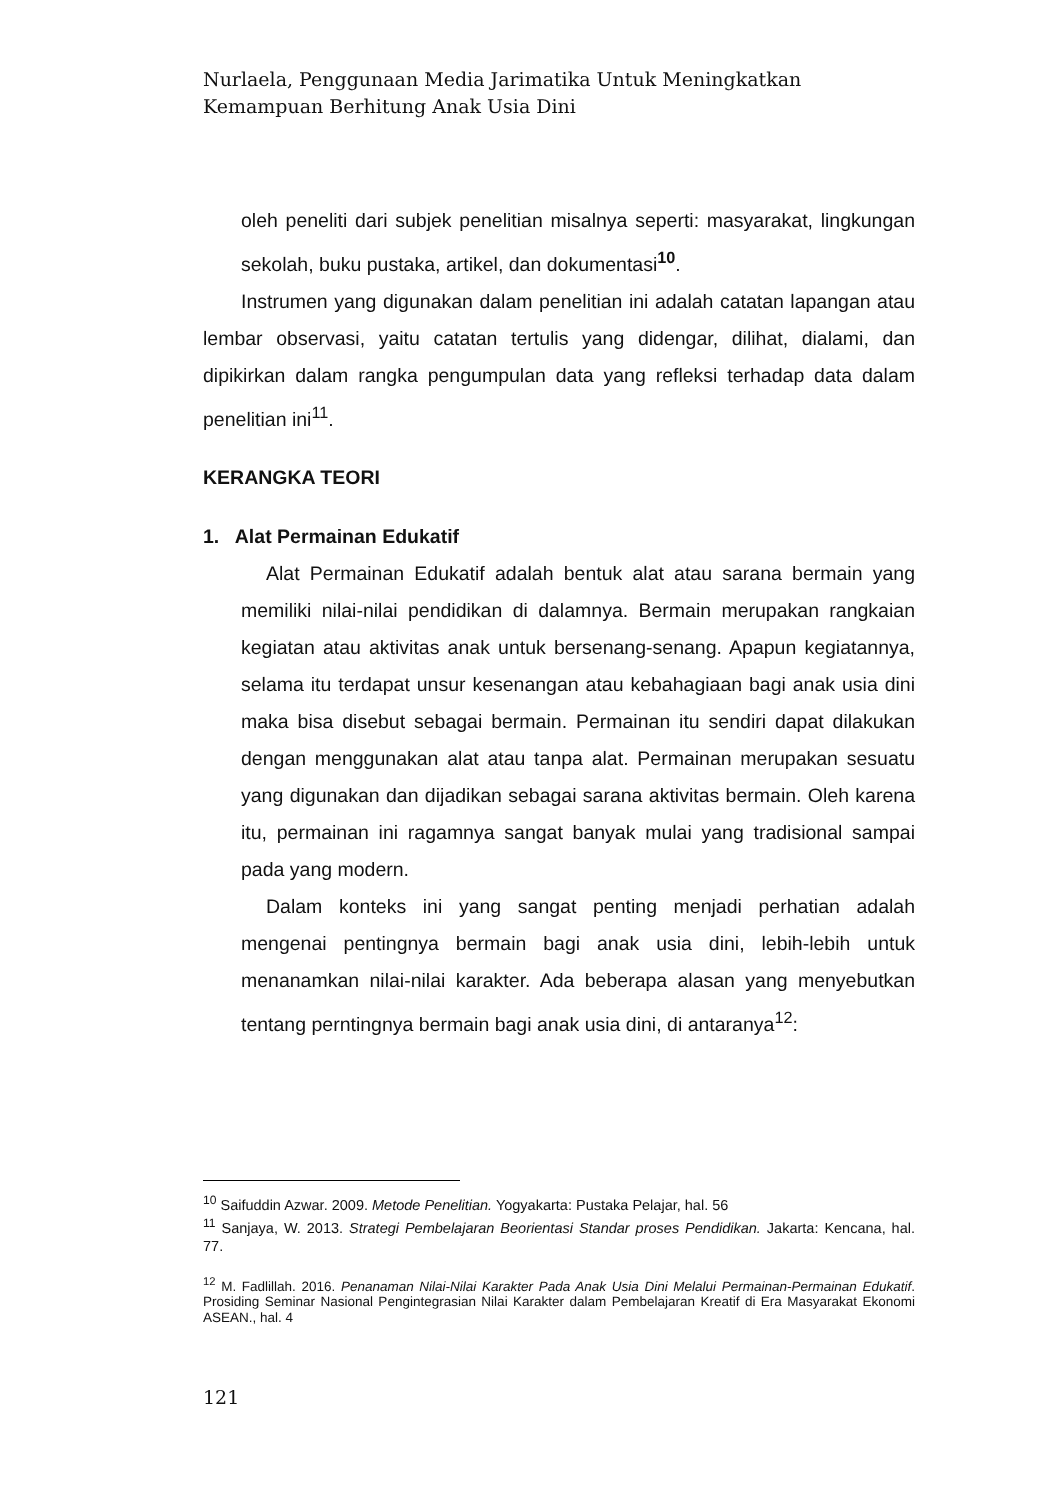Nurlaela, Penggunaan Media Jarimatika Untuk Meningkatkan Kemampuan Berhitung Anak Usia Dini
oleh peneliti dari subjek penelitian misalnya seperti: masyarakat, lingkungan sekolah, buku pustaka, artikel, dan dokumentasi<sup>10</sup>.
Instrumen yang digunakan dalam penelitian ini adalah catatan lapangan atau lembar observasi, yaitu catatan tertulis yang didengar, dilihat, dialami, dan dipikirkan dalam rangka pengumpulan data yang refleksi terhadap data dalam penelitian ini<sup>11</sup>.
KERANGKA TEORI
1. Alat Permainan Edukatif
Alat Permainan Edukatif adalah bentuk alat atau sarana bermain yang memiliki nilai-nilai pendidikan di dalamnya. Bermain merupakan rangkaian kegiatan atau aktivitas anak untuk bersenang-senang. Apapun kegiatannya, selama itu terdapat unsur kesenangan atau kebahagiaan bagi anak usia dini maka bisa disebut sebagai bermain. Permainan itu sendiri dapat dilakukan dengan menggunakan alat atau tanpa alat. Permainan merupakan sesuatu yang digunakan dan dijadikan sebagai sarana aktivitas bermain. Oleh karena itu, permainan ini ragamnya sangat banyak mulai yang tradisional sampai pada yang modern.
Dalam konteks ini yang sangat penting menjadi perhatian adalah mengenai pentingnya bermain bagi anak usia dini, lebih-lebih untuk menanamkan nilai-nilai karakter. Ada beberapa alasan yang menyebutkan tentang perntingnya bermain bagi anak usia dini, di antaranya<sup>12</sup>:
<sup>10</sup> Saifuddin Azwar. 2009. Metode Penelitian. Yogyakarta: Pustaka Pelajar, hal. 56
<sup>11</sup> Sanjaya, W. 2013. Strategi Pembelajaran Beorientasi Standar proses Pendidikan. Jakarta: Kencana, hal. 77.
<sup>12</sup> M. Fadlillah. 2016. Penanaman Nilai-Nilai Karakter Pada Anak Usia Dini Melalui Permainan-Permainan Edukatif. Prosiding Seminar Nasional Pengintegrasian Nilai Karakter dalam Pembelajaran Kreatif di Era Masyarakat Ekonomi ASEAN., hal. 4
121